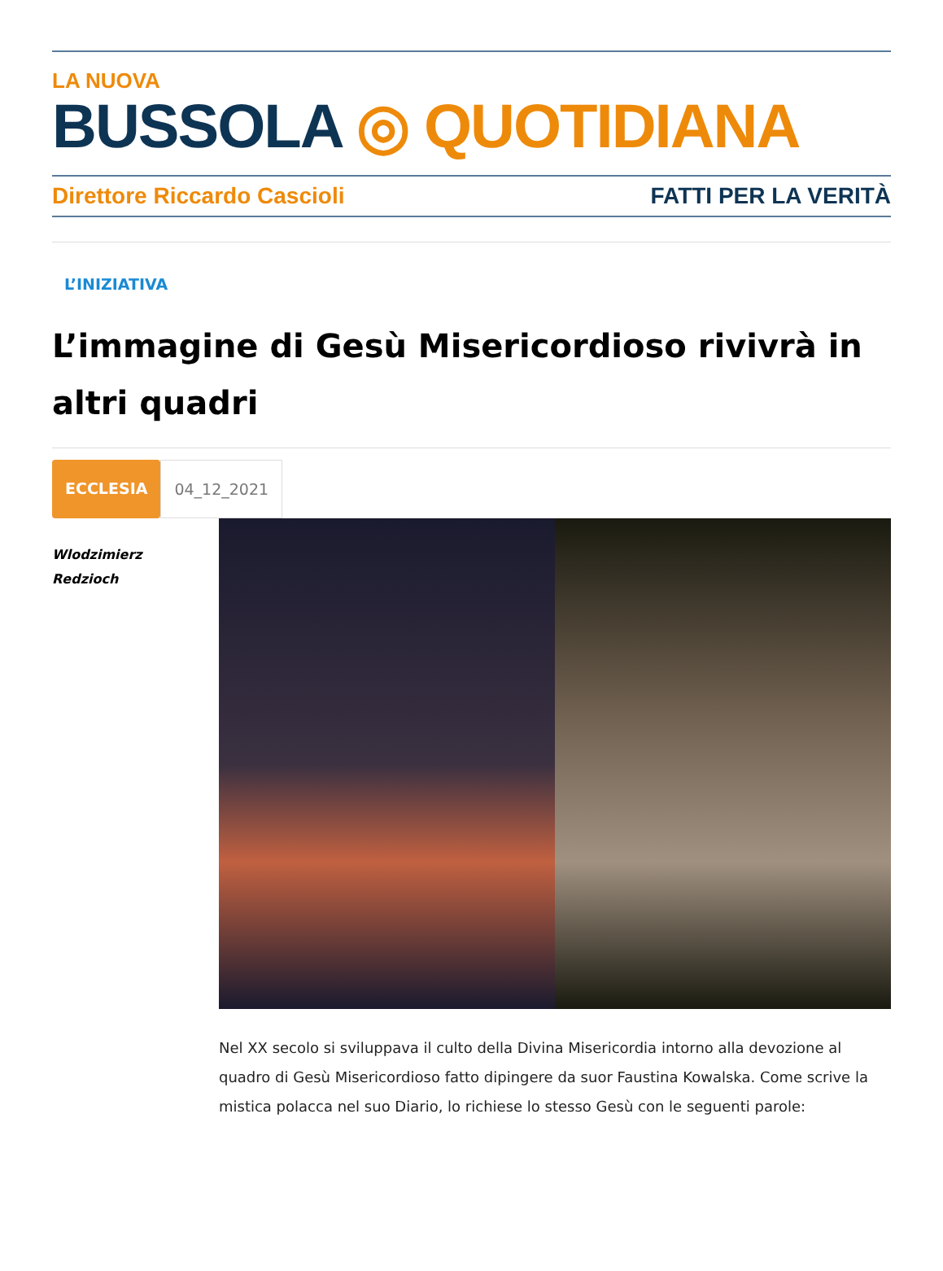LA NUOVA
BUSSOLA ◎ QUOTIDIANA
Direttore Riccardo Cascioli FATTI PER LA VERITÀ
L’INIZIATIVA
L’immagine di Gesù Misericordioso rivivrà in altri quadri
ECCLESIA 04_12_2021
Wlodzimierz
Redzioch
Nel XX secolo si sviluppava il culto della Divina Misericordia intorno alla devozione al quadro di Gesù Misericordioso fatto dipingere da suor Faustina Kowalska. Come scrive la mistica polacca nel suo Diario, lo richiese lo stesso Gesù con le seguenti parole: